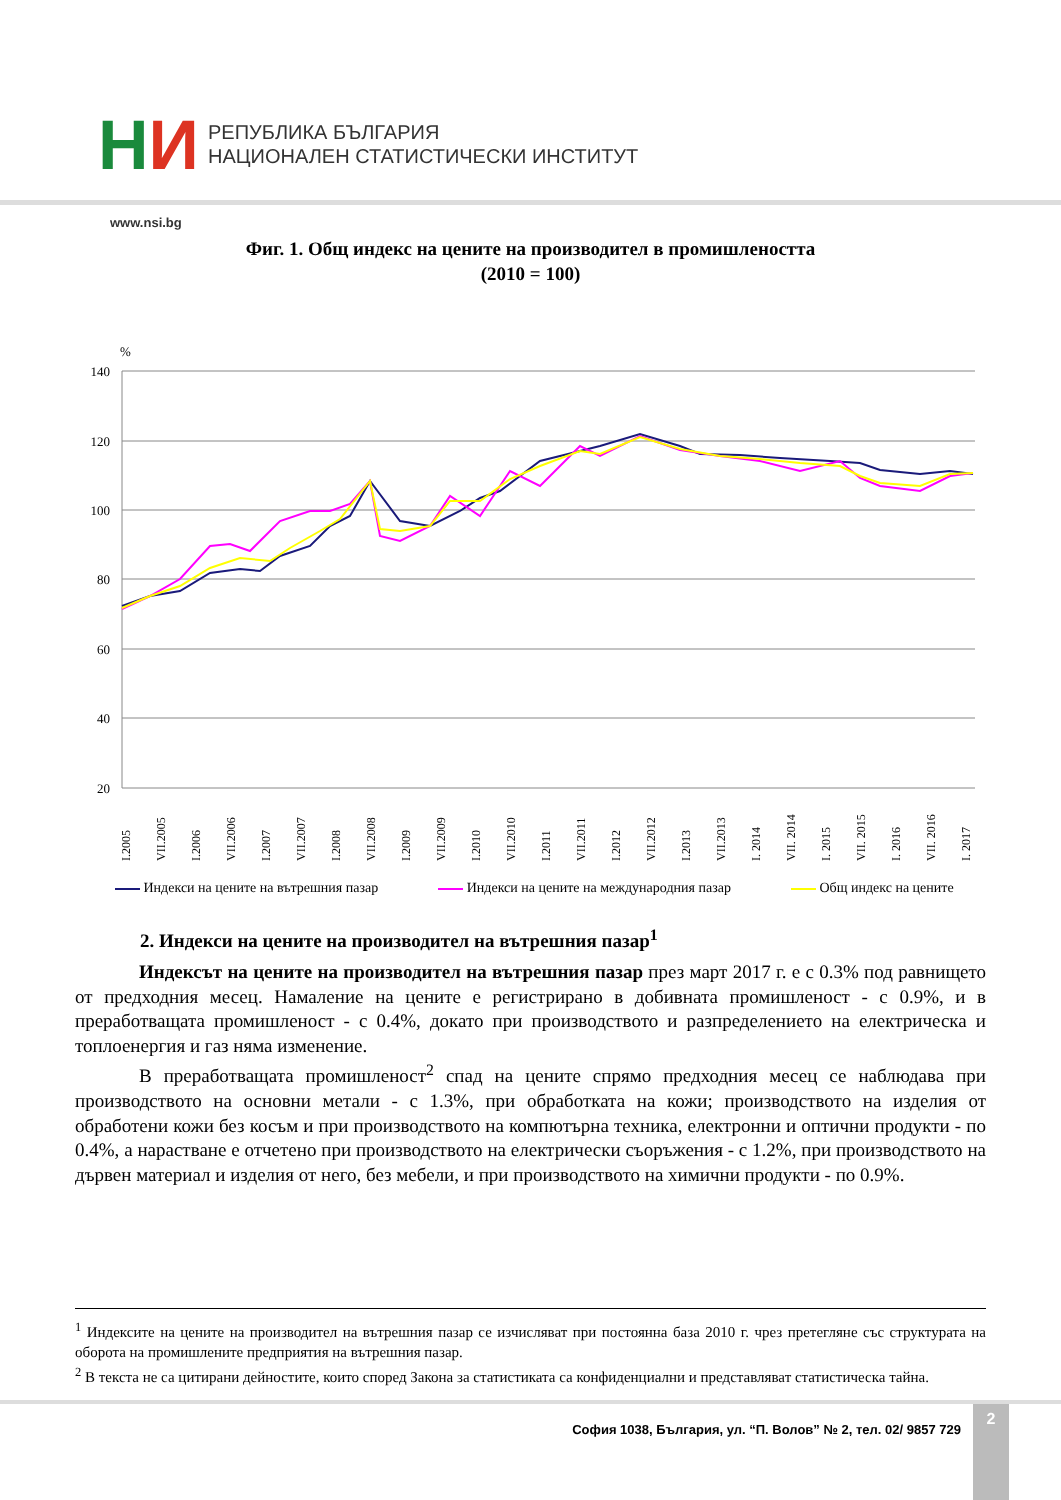НИ
РЕПУБЛИКА БЪЛГАРИЯ
НАЦИОНАЛЕН СТАТИСТИЧЕСКИ ИНСТИТУТ
www.nsi.bg
Фиг. 1. Общ индекс на цените на производител в промишлеността
(2010 = 100)
%
140
120
100
80
60
40
20
I.2005
VII.2005
I.2006
VII.2006
I.2007
VII.2007
I.2008
VII.2008
I.2009
VII.2009
I.2010
VII.2010
I.2011
VII.2011
I.2012
VII.2012
I.2013
VII.2013
I. 2014
VII. 2014
I. 2015
VII. 2015
I. 2016
VII. 2016
I. 2017
Индекси на цените на вътрешния пазар Индекси на цените на международния пазар Общ индекс на цените
2. Индекси на цените на производител на вътрешния пазар<sup>1</sup>
Индексът на цените на производител на вътрешния пазар през март 2017 г. е с 0.3% под равнището от предходния месец. Намаление на цените е регистрирано в добивната промишленост - с 0.9%, и в преработващата промишленост - с 0.4%, докато при производството и разпределението на електрическа и топлоенергия и газ няма изменение.
В преработващата промишленост<sup>2</sup> спад на цените спрямо предходния месец се наблюдава при производството на основни метали - с 1.3%, при обработката на кожи; производството на изделия от обработени кожи без косъм и при производството на компютърна техника, електронни и оптични продукти - по 0.4%, а нарастване е отчетено при производството на електрически съоръжения - с 1.2%, при производството на дървен материал и изделия от него, без мебели, и при производството на химични продукти - по 0.9%.
<sup>1</sup> Индексите на цените на производител на вътрешния пазар се изчисляват при постоянна база 2010 г. чрез претегляне със структурата на оборота на промишлените предприятия на вътрешния пазар.
<sup>2</sup> В текста не са цитирани дейностите, които според Закона за статистиката са конфиденциални и представляват статистическа тайна.
София 1038, България, ул. “П. Волов” № 2, тел. 02/ 9857 729
2